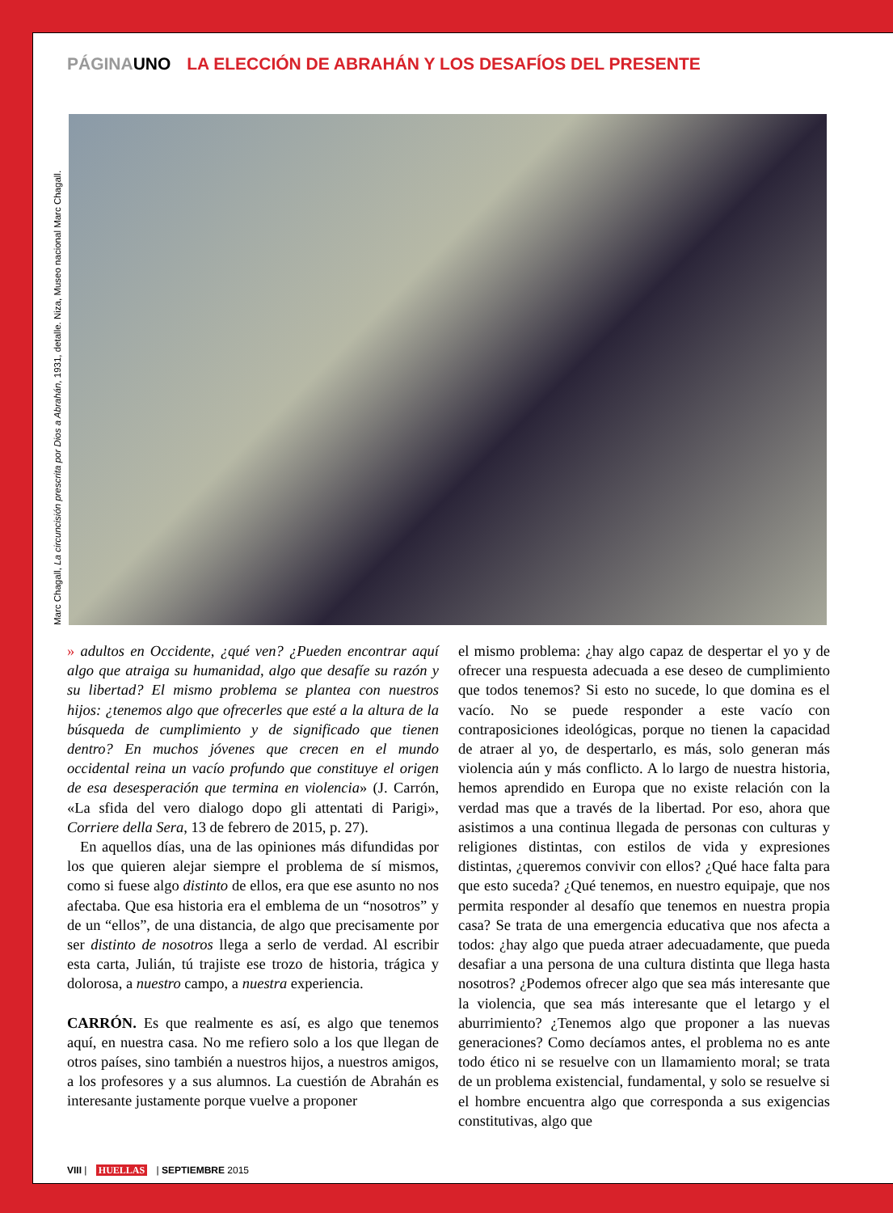PÁGINAUNO LA ELECCIÓN DE ABRAHÁN Y LOS DESAFÍOS DEL PRESENTE
Marc Chagall, La circuncisión prescrita por Dios a Abrahán, 1931, detalle. Niza, Museo nacional Marc Chagall.
» adultos en Occidente, ¿qué ven? ¿Pueden encontrar aquí algo que atraiga su humanidad, algo que desafíe su razón y su libertad? El mismo problema se plantea con nuestros hijos: ¿tenemos algo que ofrecerles que esté a la altura de la búsqueda de cumplimiento y de significado que tienen dentro? En muchos jóvenes que crecen en el mundo occidental reina un vacío profundo que constituye el origen de esa desesperación que termina en violencia» (J. Carrón, «La sfida del vero dialogo dopo gli attentati di Parigi», Corriere della Sera, 13 de febrero de 2015, p. 27).
En aquellos días, una de las opiniones más difundidas por los que quieren alejar siempre el problema de sí mismos, como si fuese algo distinto de ellos, era que ese asunto no nos afectaba. Que esa historia era el emblema de un “nosotros” y de un “ellos”, de una distancia, de algo que precisamente por ser distinto de nosotros llega a serlo de verdad. Al escribir esta carta, Julián, tú trajiste ese trozo de historia, trágica y dolorosa, a nuestro campo, a nuestra experiencia.
CARRÓN. Es que realmente es así, es algo que tenemos aquí, en nuestra casa. No me refiero solo a los que llegan de otros países, sino también a nuestros hijos, a nuestros amigos, a los profesores y a sus alumnos. La cuestión de Abrahán es interesante justamente porque vuelve a proponer
el mismo problema: ¿hay algo capaz de despertar el yo y de ofrecer una respuesta adecuada a ese deseo de cumplimiento que todos tenemos? Si esto no sucede, lo que domina es el vacío. No se puede responder a este vacío con contraposiciones ideológicas, porque no tienen la capacidad de atraer al yo, de despertarlo, es más, solo generan más violencia aún y más conflicto. A lo largo de nuestra historia, hemos aprendido en Europa que no existe relación con la verdad mas que a través de la libertad. Por eso, ahora que asistimos a una continua llegada de personas con culturas y religiones distintas, con estilos de vida y expresiones distintas, ¿queremos convivir con ellos? ¿Qué hace falta para que esto suceda? ¿Qué tenemos, en nuestro equipaje, que nos permita responder al desafío que tenemos en nuestra propia casa? Se trata de una emergencia educativa que nos afecta a todos: ¿hay algo que pueda atraer adecuadamente, que pueda desafiar a una persona de una cultura distinta que llega hasta nosotros? ¿Podemos ofrecer algo que sea más interesante que la violencia, que sea más interesante que el letargo y el aburrimiento? ¿Tenemos algo que proponer a las nuevas generaciones? Como decíamos antes, el problema no es ante todo ético ni se resuelve con un llamamiento moral; se trata de un problema existencial, fundamental, y solo se resuelve si el hombre encuentra algo que corresponda a sus exigencias constitutivas, algo que
VIII | HUELLAS | SEPTIEMBRE 2015